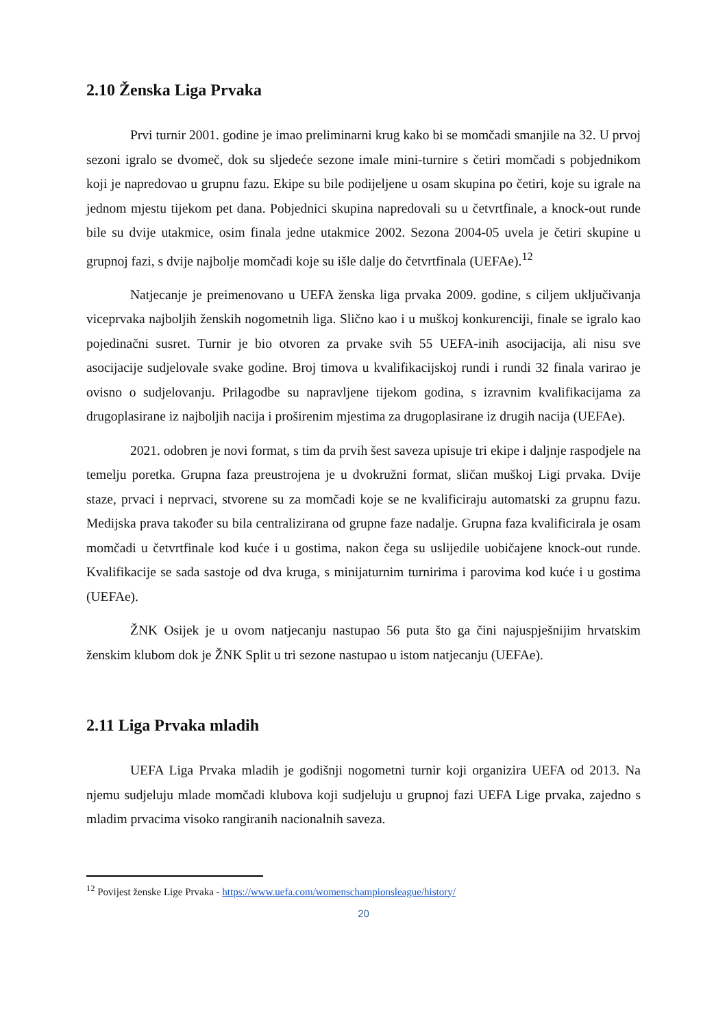2.10 Ženska Liga Prvaka
Prvi turnir 2001. godine je imao preliminarni krug kako bi se momčadi smanjile na 32. U prvoj sezoni igralo se dvomeč, dok su sljedeće sezone imale mini-turnire s četiri momčadi s pobjednikom koji je napredovao u grupnu fazu. Ekipe su bile podijeljene u osam skupina po četiri, koje su igrale na jednom mjestu tijekom pet dana. Pobjednici skupina napredovali su u četvrtfinale, a knock-out runde bile su dvije utakmice, osim finala jedne utakmice 2002. Sezona 2004-05 uvela je četiri skupine u grupnoj fazi, s dvije najbolje momčadi koje su išle dalje do četvrtfinala (UEFAe).<sup>12</sup>
Natjecanje je preimenovano u UEFA ženska liga prvaka 2009. godine, s ciljem uključivanja viceprvaka najboljih ženskih nogometnih liga. Slično kao i u muškoj konkurenciji, finale se igralo kao pojedinačni susret. Turnir je bio otvoren za prvake svih 55 UEFA-inih asocijacija, ali nisu sve asocijacije sudjelovale svake godine. Broj timova u kvalifikacijskoj rundi i rundi 32 finala varirao je ovisno o sudjelovanju. Prilagodbe su napravljene tijekom godina, s izravnim kvalifikacijama za drugoplasirane iz najboljih nacija i proširenim mjestima za drugoplasirane iz drugih nacija (UEFAe).
2021. odobren je novi format, s tim da prvih šest saveza upisuje tri ekipe i daljnje raspodjele na temelju poretka. Grupna faza preustrojena je u dvokružni format, sličan muškoj Ligi prvaka. Dvije staze, prvaci i neprvaci, stvorene su za momčadi koje se ne kvalificiraju automatski za grupnu fazu. Medijska prava također su bila centralizirana od grupne faze nadalje. Grupna faza kvalificirala je osam momčadi u četvrtfinale kod kuće i u gostima, nakon čega su uslijedile uobičajene knock-out runde. Kvalifikacije se sada sastoje od dva kruga, s minijaturnim turnirima i parovima kod kuće i u gostima (UEFAe).
ŽNK Osijek je u ovom natjecanju nastupao 56 puta što ga čini najuspješnijim hrvatskim ženskim klubom dok je ŽNK Split u tri sezone nastupao u istom natjecanju (UEFAe).
2.11 Liga Prvaka mladih
UEFA Liga Prvaka mladih je godišnji nogometni turnir koji organizira UEFA od 2013. Na njemu sudjeluju mlade momčadi klubova koji sudjeluju u grupnoj fazi UEFA Lige prvaka, zajedno s mladim prvacima visoko rangiranih nacionalnih saveza.
<sup>12</sup> Povijest ženske Lige Prvaka - https://www.uefa.com/womenschampionsleague/history/
20